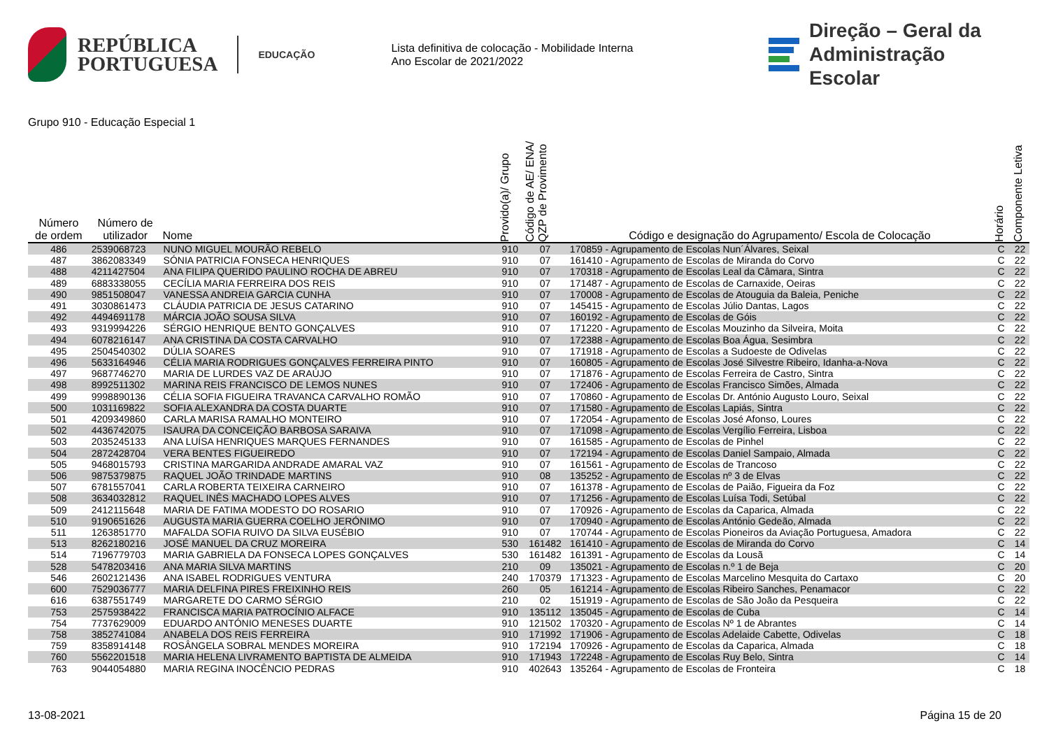REPÚBLICA
PORTUGUESA
EDUCAÇÃO
Lista definitiva de colocação - Mobilidade Interna
Ano Escolar de 2021/2022
Direção – Geral da
Administração Escolar
Grupo 910 - Educação Especial 1
| Número de ordem | Número de utilizador | Nome | Provido(a)/ Grupo | Código de AE/ ENA/ QZP de Provimento | Código e designação do Agrupamento/ Escola de Colocação | Horário | Componente Letiva |
| --- | --- | --- | --- | --- | --- | --- | --- |
| 486 | 2539068723 | NUNO MIGUEL MOURÃO REBELO | 910 | 07 | 170859 - Agrupamento de Escolas Nun´Álvares, Seixal | C | 22 |
| 487 | 3862083349 | SÓNIA PATRICIA FONSECA HENRIQUES | 910 | 07 | 161410 - Agrupamento de Escolas de Miranda do Corvo | C | 22 |
| 488 | 4211427504 | ANA FILIPA QUERIDO PAULINO ROCHA DE ABREU | 910 | 07 | 170318 - Agrupamento de Escolas Leal da Câmara, Sintra | C | 22 |
| 489 | 6883338055 | CECÍLIA MARIA FERREIRA DOS REIS | 910 | 07 | 171487 - Agrupamento de Escolas de Carnaxide, Oeiras | C | 22 |
| 490 | 9851508047 | VANESSA ANDREIA GARCIA CUNHA | 910 | 07 | 170008 - Agrupamento de Escolas de Atouguia da Baleia, Peniche | C | 22 |
| 491 | 3030861473 | CLÁUDIA PATRICIA DE JESUS CATARINO | 910 | 07 | 145415 - Agrupamento de Escolas Júlio Dantas, Lagos | C | 22 |
| 492 | 4494691178 | MÁRCIA JOÃO SOUSA SILVA | 910 | 07 | 160192 - Agrupamento de Escolas de Góis | C | 22 |
| 493 | 9319994226 | SÉRGIO HENRIQUE BENTO GONÇALVES | 910 | 07 | 171220 - Agrupamento de Escolas Mouzinho da Silveira, Moita | C | 22 |
| 494 | 6078216147 | ANA CRISTINA DA COSTA CARVALHO | 910 | 07 | 172388 - Agrupamento de Escolas Boa Água, Sesimbra | C | 22 |
| 495 | 2504540302 | DÚLIA SOARES | 910 | 07 | 171918 - Agrupamento de Escolas a Sudoeste de Odivelas | C | 22 |
| 496 | 5633164946 | CÉLIA MARIA RODRIGUES GONÇALVES FERREIRA PINTO | 910 | 07 | 160805 - Agrupamento de Escolas José Silvestre Ribeiro, Idanha-a-Nova | C | 22 |
| 497 | 9687746270 | MARIA DE LURDES VAZ DE ARAÚJO | 910 | 07 | 171876 - Agrupamento de Escolas Ferreira de Castro, Sintra | C | 22 |
| 498 | 8992511302 | MARINA REIS FRANCISCO DE LEMOS NUNES | 910 | 07 | 172406 - Agrupamento de Escolas Francisco Simões, Almada | C | 22 |
| 499 | 9998890136 | CÉLIA SOFIA FIGUEIRA TRAVANCA CARVALHO ROMÃO | 910 | 07 | 170860 - Agrupamento de Escolas Dr. António Augusto Louro, Seixal | C | 22 |
| 500 | 1031169822 | SOFIA ALEXANDRA DA COSTA DUARTE | 910 | 07 | 171580 - Agrupamento de Escolas Lapiás, Sintra | C | 22 |
| 501 | 4209349860 | CARLA MARISA RAMALHO MONTEIRO | 910 | 07 | 172054 - Agrupamento de Escolas José Afonso, Loures | C | 22 |
| 502 | 4436742075 | ISAURA DA CONCEIÇÃO BARBOSA SARAIVA | 910 | 07 | 171098 - Agrupamento de Escolas Vergílio Ferreira, Lisboa | C | 22 |
| 503 | 2035245133 | ANA LUÍSA HENRIQUES MARQUES FERNANDES | 910 | 07 | 161585 - Agrupamento de Escolas de Pinhel | C | 22 |
| 504 | 2872428704 | VERA BENTES FIGUEIREDO | 910 | 07 | 172194 - Agrupamento de Escolas Daniel Sampaio, Almada | C | 22 |
| 505 | 9468015793 | CRISTINA MARGARIDA ANDRADE AMARAL VAZ | 910 | 07 | 161561 - Agrupamento de Escolas de Trancoso | C | 22 |
| 506 | 9875379875 | RAQUEL JOÃO TRINDADE MARTINS | 910 | 08 | 135252 - Agrupamento de Escolas nº 3 de Elvas | C | 22 |
| 507 | 6781557041 | CARLA ROBERTA TEIXEIRA CARNEIRO | 910 | 07 | 161378 - Agrupamento de Escolas de Paião, Figueira da Foz | C | 22 |
| 508 | 3634032812 | RAQUEL INÊS MACHADO LOPES ALVES | 910 | 07 | 171256 - Agrupamento de Escolas Luísa Todi, Setúbal | C | 22 |
| 509 | 2412115648 | MARIA DE FATIMA MODESTO DO ROSARIO | 910 | 07 | 170926 - Agrupamento de Escolas da Caparica, Almada | C | 22 |
| 510 | 9190651626 | AUGUSTA MARIA GUERRA COELHO JERÓNIMO | 910 | 07 | 170940 - Agrupamento de Escolas António Gedeão, Almada | C | 22 |
| 511 | 1263851770 | MAFALDA SOFIA RUIVO DA SILVA EUSÉBIO | 910 | 07 | 170744 - Agrupamento de Escolas Pioneiros da Aviação Portuguesa, Amadora | C | 22 |
| 513 | 8262180216 | JOSÉ MANUEL DA CRUZ MOREIRA | 530 | 161482 | 161410 - Agrupamento de Escolas de Miranda do Corvo | C | 14 |
| 514 | 7196779703 | MARIA GABRIELA DA FONSECA LOPES GONÇALVES | 530 | 161482 | 161391 - Agrupamento de Escolas da Lousã | C | 14 |
| 528 | 5478203416 | ANA MARIA SILVA MARTINS | 210 | 09 | 135021 - Agrupamento de Escolas n.º 1 de Beja | C | 20 |
| 546 | 2602121436 | ANA ISABEL RODRIGUES VENTURA | 240 | 170379 | 171323 - Agrupamento de Escolas Marcelino Mesquita do Cartaxo | C | 20 |
| 600 | 7529036777 | MARIA DELFINA PIRES FREIXINHO REIS | 260 | 05 | 161214 - Agrupamento de Escolas Ribeiro Sanches, Penamacor | C | 22 |
| 616 | 6387551749 | MARGARETE DO CARMO SÉRGIO | 210 | 02 | 151919 - Agrupamento de Escolas de São João da Pesqueira | C | 22 |
| 753 | 2575938422 | FRANCISCA MARIA PATROCÍNIO ALFACE | 910 | 135112 | 135045 - Agrupamento de Escolas de Cuba | C | 14 |
| 754 | 7737629009 | EDUARDO ANTÓNIO MENESES DUARTE | 910 | 121502 | 170320 - Agrupamento de Escolas Nº 1 de Abrantes | C | 14 |
| 758 | 3852741084 | ANABELA DOS REIS FERREIRA | 910 | 171992 | 171906 - Agrupamento de Escolas Adelaide Cabette, Odivelas | C | 18 |
| 759 | 8358914148 | ROSÂNGELA SOBRAL MENDES MOREIRA | 910 | 172194 | 170926 - Agrupamento de Escolas da Caparica, Almada | C | 18 |
| 760 | 5562201518 | MARIA HELENA LIVRAMENTO BAPTISTA DE ALMEIDA | 910 | 171943 | 172248 - Agrupamento de Escolas Ruy Belo, Sintra | C | 14 |
| 763 | 9044054880 | MARIA REGINA INOCÊNCIO PEDRAS | 910 | 402643 | 135264 - Agrupamento de Escolas de Fronteira | C | 18 |
13-08-2021 Página 15 de 20